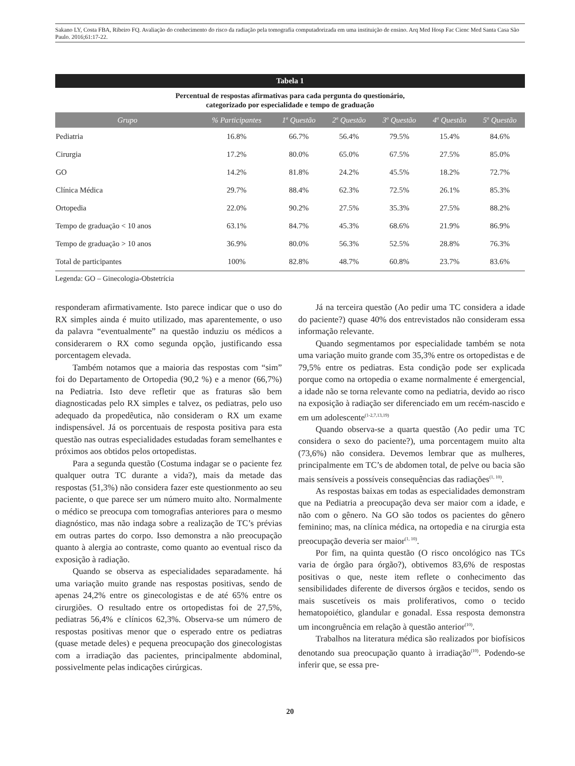Sakano LY, Costa FBA, Ribeiro FQ. Avaliação do conhecimento do risco da radiação pela tomografia computadorizada em uma instituição de ensino. Arq Med Hosp Fac Cienc Med Santa Casa São Paulo. 2016;61:17-22.
Tabela 1
Percentual de respostas afirmativas para cada pergunta do questionário,
categorizado por especialidade e tempo de graduação
| Grupo | % Participantes | 1<sup>a</sup> Questão | 2<sup>a</sup> Questão | 3<sup>a</sup> Questão | 4<sup>a</sup> Questão | 5<sup>a</sup> Questão |
| --- | --- | --- | --- | --- | --- | --- |
| Pediatria | 16.8% | 66.7% | 56.4% | 79.5% | 15.4% | 84.6% |
| Cirurgia | 17.2% | 80.0% | 65.0% | 67.5% | 27.5% | 85.0% |
| GO | 14.2% | 81.8% | 24.2% | 45.5% | 18.2% | 72.7% |
| Clínica Médica | 29.7% | 88.4% | 62.3% | 72.5% | 26.1% | 85.3% |
| Ortopedia | 22.0% | 90.2% | 27.5% | 35.3% | 27.5% | 88.2% |
| Tempo de graduação < 10 anos | 63.1% | 84.7% | 45.3% | 68.6% | 21.9% | 86.9% |
| Tempo de graduação > 10 anos | 36.9% | 80.0% | 56.3% | 52.5% | 28.8% | 76.3% |
| Total de participantes | 100% | 82.8% | 48.7% | 60.8% | 23.7% | 83.6% |
Legenda: GO – Ginecologia-Obstetrícia
responderam afirmativamente. Isto parece indicar que o uso do RX simples ainda é muito utilizado, mas aparentemente, o uso da palavra “eventualmente” na questão induziu os médicos a considerarem o RX como segunda opção, justificando essa porcentagem elevada.
Também notamos que a maioria das respostas com “sim” foi do Departamento de Ortopedia (90,2 %) e a menor (66,7%) na Pediatria. Isto deve refletir que as fraturas são bem diagnosticadas pelo RX simples e talvez, os pediatras, pelo uso adequado da propedêutica, não consideram o RX um exame indispensável. Já os porcentuais de resposta positiva para esta questão nas outras especialidades estudadas foram semelhantes e próximos aos obtidos pelos ortopedistas.
Para a segunda questão (Costuma indagar se o paciente fez qualquer outra TC durante a vida?), mais da metade das respostas (51,3%) não considera fazer este questionmento ao seu paciente, o que parece ser um número muito alto. Normalmente o médico se preocupa com tomografias anteriores para o mesmo diagnóstico, mas não indaga sobre a realização de TC’s prévias em outras partes do corpo. Isso demonstra a não preocupação quanto à alergia ao contraste, como quanto ao eventual risco da exposição à radiação.
Quando se observa as especialidades separadamente. há uma variação muito grande nas respostas positivas, sendo de apenas 24,2% entre os ginecologistas e de até 65% entre os cirurgiões. O resultado entre os ortopedistas foi de 27,5%, pediatras 56,4% e clínicos 62,3%. Observa-se um número de respostas positivas menor que o esperado entre os pediatras (quase metade deles) e pequena preocupação dos ginecologistas com a irradiação das pacientes, principalmente abdominal, possivelmente pelas indicações cirúrgicas.
Já na terceira questão (Ao pedir uma TC considera a idade do paciente?) quase 40% dos entrevistados não consideram essa informação relevante.
Quando segmentamos por especialidade também se nota uma variação muito grande com 35,3% entre os ortopedistas e de 79,5% entre os pediatras. Esta condição pode ser explicada porque como na ortopedia o exame normalmente é emergencial, a idade não se torna relevante como na pediatria, devido ao risco na exposição à radiação ser diferenciado em um recém-nascido e em um adolescente<sup>(1-2,7,13,19)</sup>
Quando observa-se a quarta questão (Ao pedir uma TC considera o sexo do paciente?), uma porcentagem muito alta (73,6%) não considera. Devemos lembrar que as mulheres, principalmente em TC’s de abdomen total, de pelve ou bacia são mais sensíveis a possíveis consequências das radiações<sup>(1, 10)</sup>.
As respostas baixas em todas as especialidades demonstram que na Pediatria a preocupação deva ser maior com a idade, e não com o gênero. Na GO são todos os pacientes do gênero feminino; mas, na clínica médica, na ortopedia e na cirurgia esta preocupação deveria ser maior<sup>(1, 10)</sup>.
Por fim, na quinta questão (O risco oncológico nas TCs varia de órgão para órgão?), obtivemos 83,6% de respostas positivas o que, neste item reflete o conhecimento das sensibilidades diferente de diversos órgãos e tecidos, sendo os mais suscetíveis os mais proliferativos, como o tecido hematopoiético, glandular e gonadal. Essa resposta demonstra um incongruência em relação à questão anterior<sup>(10)</sup>.
Trabalhos na literatura médica são realizados por biofísicos denotando sua preocupação quanto à irradiação<sup>(10)</sup>. Podendo-se inferir que, se essa pre-
20